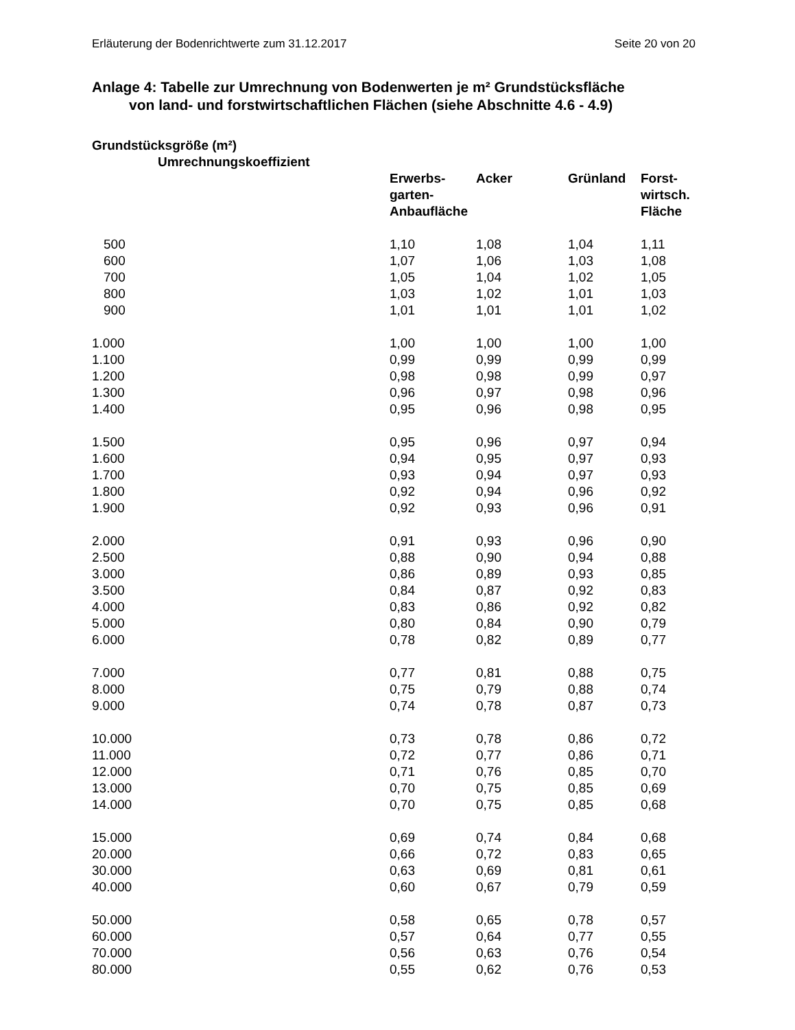Erläuterung der Bodenrichtwerte zum 31.12.2017 Seite 20 von 20
Anlage 4: Tabelle zur Umrechnung von Bodenwerten je m² Grundstücksfläche
von land- und forstwirtschaftlichen Flächen (siehe Abschnitte 4.6 - 4.9)
| Grundstücksgröße (m²) Umrechnungskoeffizient | | | | |
| --- | --- | --- | --- | --- |
| | Erwerbs- garten- Anbaufläche | Acker | Grünland | Forst- wirtsch. Fläche |
| 500 | 1,10 | 1,08 | 1,04 | 1,11 |
| 600 | 1,07 | 1,06 | 1,03 | 1,08 |
| 700 | 1,05 | 1,04 | 1,02 | 1,05 |
| 800 | 1,03 | 1,02 | 1,01 | 1,03 |
| 900 | 1,01 | 1,01 | 1,01 | 1,02 |
| 1.000 | 1,00 | 1,00 | 1,00 | 1,00 |
| 1.100 | 0,99 | 0,99 | 0,99 | 0,99 |
| 1.200 | 0,98 | 0,98 | 0,99 | 0,97 |
| 1.300 | 0,96 | 0,97 | 0,98 | 0,96 |
| 1.400 | 0,95 | 0,96 | 0,98 | 0,95 |
| 1.500 | 0,95 | 0,96 | 0,97 | 0,94 |
| 1.600 | 0,94 | 0,95 | 0,97 | 0,93 |
| 1.700 | 0,93 | 0,94 | 0,97 | 0,93 |
| 1.800 | 0,92 | 0,94 | 0,96 | 0,92 |
| 1.900 | 0,92 | 0,93 | 0,96 | 0,91 |
| 2.000 | 0,91 | 0,93 | 0,96 | 0,90 |
| 2.500 | 0,88 | 0,90 | 0,94 | 0,88 |
| 3.000 | 0,86 | 0,89 | 0,93 | 0,85 |
| 3.500 | 0,84 | 0,87 | 0,92 | 0,83 |
| 4.000 | 0,83 | 0,86 | 0,92 | 0,82 |
| 5.000 | 0,80 | 0,84 | 0,90 | 0,79 |
| 6.000 | 0,78 | 0,82 | 0,89 | 0,77 |
| 7.000 | 0,77 | 0,81 | 0,88 | 0,75 |
| 8.000 | 0,75 | 0,79 | 0,88 | 0,74 |
| 9.000 | 0,74 | 0,78 | 0,87 | 0,73 |
| 10.000 | 0,73 | 0,78 | 0,86 | 0,72 |
| 11.000 | 0,72 | 0,77 | 0,86 | 0,71 |
| 12.000 | 0,71 | 0,76 | 0,85 | 0,70 |
| 13.000 | 0,70 | 0,75 | 0,85 | 0,69 |
| 14.000 | 0,70 | 0,75 | 0,85 | 0,68 |
| 15.000 | 0,69 | 0,74 | 0,84 | 0,68 |
| 20.000 | 0,66 | 0,72 | 0,83 | 0,65 |
| 30.000 | 0,63 | 0,69 | 0,81 | 0,61 |
| 40.000 | 0,60 | 0,67 | 0,79 | 0,59 |
| 50.000 | 0,58 | 0,65 | 0,78 | 0,57 |
| 60.000 | 0,57 | 0,64 | 0,77 | 0,55 |
| 70.000 | 0,56 | 0,63 | 0,76 | 0,54 |
| 80.000 | 0,55 | 0,62 | 0,76 | 0,53 |